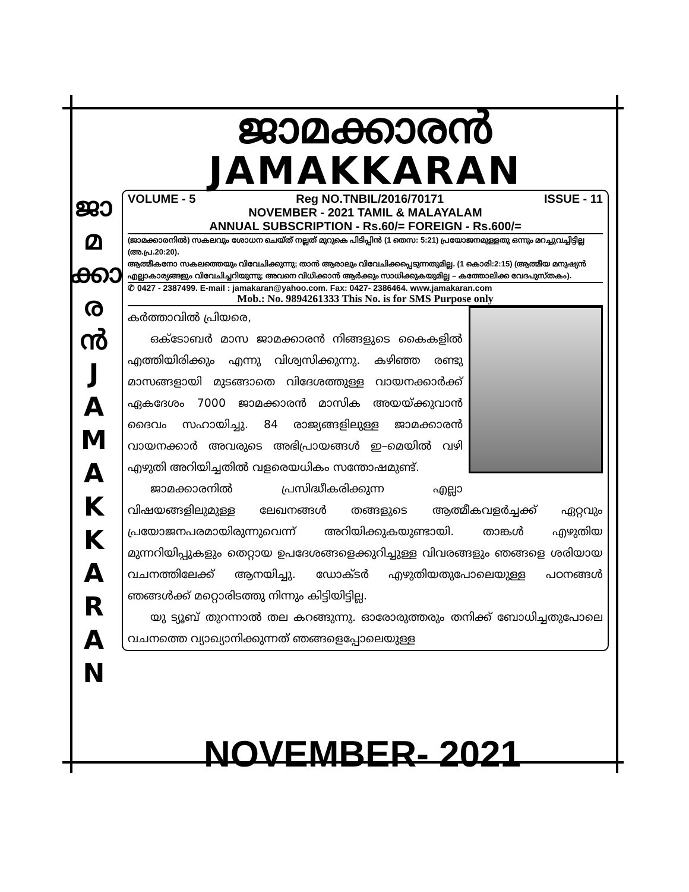ജാമക്കാരൻ
JAMAKKARAN
VOLUME - 5 Reg NO.TNBIL/2016/70171 ISSUE - 11
NOVEMBER - 2021 TAMIL & MALAYALAM
ANNUAL SUBSCRIPTION - Rs.60/= FOREIGN - Rs.600/=
(ജാമക്കാരനിൽ) സകലവും ശോധന ചെയ്ത് നല്ലത് മുറുകെ പിടിപ്പിൻ (1 തെസ: 5:21) പ്രയോജനമുള്ളതു ഒന്നും മറച്ചുവച്ചിട്ടില്ല (അ.പ്ര.20:20).
ആത്മീകനോ സകലത്തെയും വിവേചിക്കുന്നു; താൻ ആരാലും വിവേചിക്കപ്പെടുന്നതുമില്ല. (1 കൊരി:2:15) (ആത്മീയ മനുഷ്യൻ എല്ലാകാര്യങ്ങളും വിവേചിച്ചറിയുന്നു; അവനെ വിധിക്കാൻ ആർക്കും സാധിക്കുകയുമില്ല – കത്തോലിക്ക വേദപുസ്തകം).
✆ 0427 - 2387499. E-mail : jamakaran@yahoo.com. Fax: 0427- 2386464. www.jamakaran.com
Mob.: No. 9894261333 This No. is for SMS Purpose only
കർത്താവിൽ പ്രിയരെ,
  ഒക്ടോബർ മാസ ജാമക്കാരൻ നിങ്ങളുടെ കൈകളിൽ എത്തിയിരിക്കും എന്നു വിശ്വസിക്കുന്നു. കഴിഞ്ഞ രണ്ടു മാസങ്ങളായി മുടങ്ങാതെ വിദേശത്തുള്ള വായനക്കാർക്ക് ഏകദേശം 7000 ജാമക്കാരൻ മാസിക അയയ്ക്കുവാൻ ദൈവം സഹായിച്ചു. 84 രാജ്യങ്ങളിലുള്ള ജാമക്കാരൻ വായനക്കാർ അവരുടെ അഭിപ്രായങ്ങൾ ഇ–മെയിൽ വഴി എഴുതി അറിയിച്ചതിൽ വളരെയധികം സന്തോഷമുണ്ട്.
  ജാമക്കാരനിൽ പ്രസിദ്ധീകരിക്കുന്ന എല്ലാ വിഷയങ്ങളിലുമുള്ള ലേഖനങ്ങൾ തങ്ങളുടെ ആത്മീകവളർച്ചക്ക് ഏറ്റവും പ്രയോജനപരമായിരുന്നുവെന്ന് അറിയിക്കുകയുണ്ടായി. താങ്കൾ എഴുതിയ മുന്നറിയിപ്പുകളും തെറ്റായ ഉപദേശങ്ങളെക്കുറിച്ചുള്ള വിവരങ്ങളും ഞങ്ങളെ ശരിയായ വചനത്തിലേക്ക് ആനയിച്ചു. ഡോക്ടർ എഴുതിയതുപോലെയുള്ള പഠനങ്ങൾ ഞങ്ങൾക്ക് മറ്റൊരിടത്തു നിന്നും കിട്ടിയിട്ടില്ല.
  യു ട്യൂബ് തുറന്നാൽ തല കറങ്ങുന്നു. ഓരോരുത്തരും തനിക്ക് ബോധിച്ചതുപോലെ വചനത്തെ വ്യാഖ്യാനിക്കുന്നത് ഞങ്ങളെപ്പോലെയുള്ള
ജാ
മ
ക്കാ
ര
ൻ
J
A
M
A
K
K
A
R
A
N
NOVEMBER- 2021